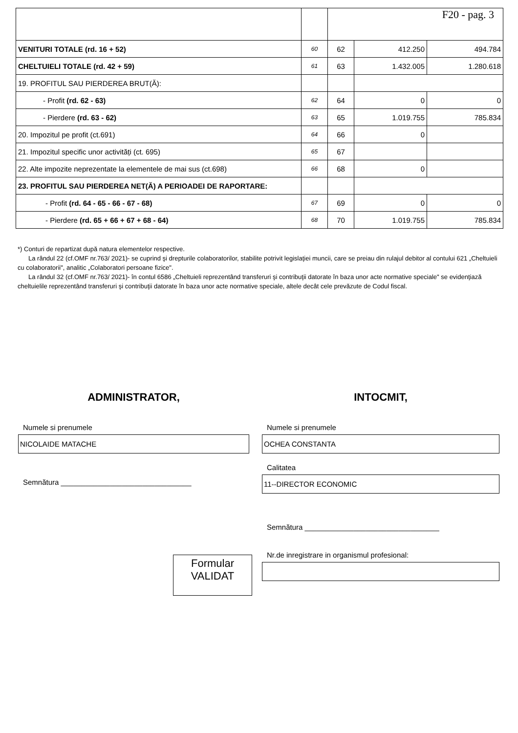| | | F20 - pag. 3 | | |
| VENITURI TOTALE (rd. 16 + 52) | 60 | 62 | 412.250 | 494.784 |
| CHELTUIELI TOTALE (rd. 42 + 59) | 61 | 63 | 1.432.005 | 1.280.618 |
| 19. PROFITUL SAU PIERDEREA BRUT(Ă): | | | | |
| - Profit (rd. 62 - 63) | 62 | 64 | 0 | 0 |
| - Pierdere (rd. 63 - 62) | 63 | 65 | 1.019.755 | 785.834 |
| 20. Impozitul pe profit (ct.691) | 64 | 66 | 0 | |
| 21. Impozitul specific unor activități (ct. 695) | 65 | 67 | | |
| 22. Alte impozite neprezentate la elementele de mai sus (ct.698) | 66 | 68 | 0 | |
| 23. PROFITUL SAU PIERDEREA NET(Ă) A PERIOADEI DE RAPORTARE: | | | | |
| - Profit (rd. 64 - 65 - 66 - 67 - 68) | 67 | 69 | 0 | 0 |
| - Pierdere (rd. 65 + 66 + 67 + 68 - 64) | 68 | 70 | 1.019.755 | 785.834 |
*) Conturi de repartizat după natura elementelor respective.
La rândul 22 (cf.OMF nr.763/ 2021)- se cuprind şi drepturile colaboratorilor, stabilite potrivit legislaţiei muncii, care se preiau din rulajul debitor al contului 621 „Cheltuieli cu colaboratorii", analitic „Colaboratori persoane fizice".
La rândul 32 (cf.OMF nr.763/ 2021)- în contul 6586 „Cheltuieli reprezentând transferuri şi contribuţii datorate în baza unor acte normative speciale" se evidenţiază cheltuielile reprezentând transferuri şi contribuţii datorate în baza unor acte normative speciale, altele decât cele prevăzute de Codul fiscal.
ADMINISTRATOR,
Numele si prenumele
NICOLAIDE MATACHE
Semnătura ________________________________
INTOCMIT,
Numele si prenumele
OCHEA CONSTANTA
Calitatea
11--DIRECTOR ECONOMIC
Semnătura _________________________________
Nr.de inregistrare in organismul profesional:
Formular
VALIDAT